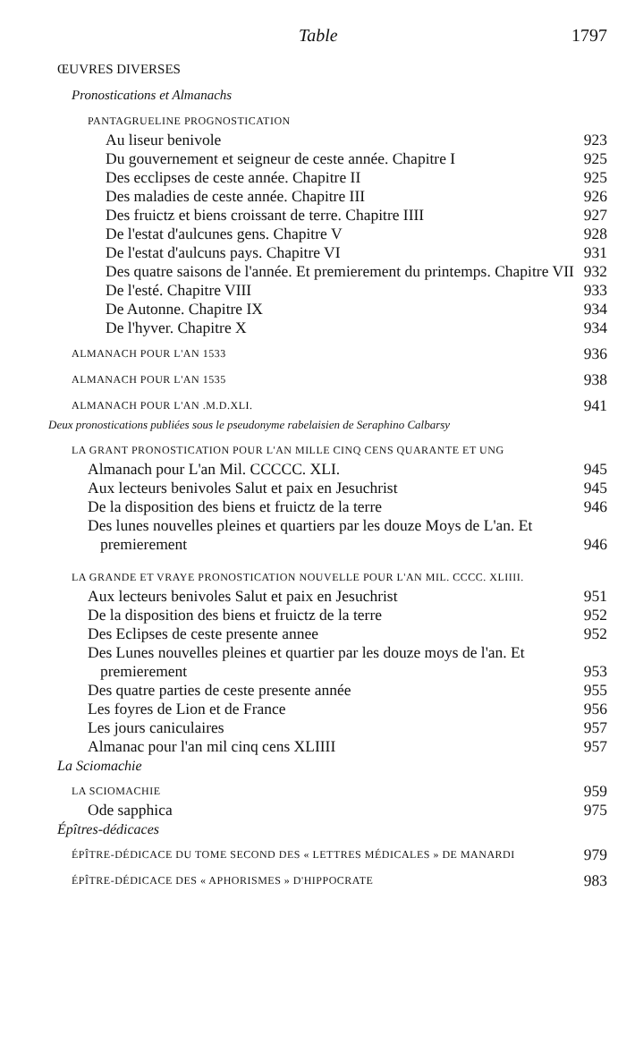Table 1797
ŒUVRES DIVERSES
Pronostications et Almanachs
PANTAGRUELINE PROGNOSTICATION
Au liseur benivole 923
Du gouvernement et seigneur de ceste année. Chapitre I 925
Des ecclipses de ceste année. Chapitre II 925
Des maladies de ceste année. Chapitre III 926
Des fruictz et biens croissant de terre. Chapitre IIII 927
De l'estat d'aulcunes gens. Chapitre V 928
De l'estat d'aulcuns pays. Chapitre VI 931
Des quatre saisons de l'année. Et premierement du printemps. Chapitre VII 932
De l'esté. Chapitre VIII 933
De Autonne. Chapitre IX 934
De l'hyver. Chapitre X 934
ALMANACH POUR L'AN 1533 936
ALMANACH POUR L'AN 1535 938
ALMANACH POUR L'AN .M.D.XLI. 941
Deux pronostications publiées sous le pseudonyme rabelaisien de Seraphino Calbarsy
LA GRANT PRONOSTICATION POUR L'AN MILLE CINQ CENS QUARANTE ET UNG
Almanach pour L'an Mil. CCCCC. XLI. 945
Aux lecteurs benivoles Salut et paix en Jesuchrist 945
De la disposition des biens et fruictz de la terre 946
Des lunes nouvelles pleines et quartiers par les douze Moys de L'an. Et premierement 946
LA GRANDE ET VRAYE PRONOSTICATION NOUVELLE POUR L'AN MIL. CCCC. XLIIII.
Aux lecteurs benivoles Salut et paix en Jesuchrist 951
De la disposition des biens et fruictz de la terre 952
Des Eclipses de ceste presente annee 952
Des Lunes nouvelles pleines et quartier par les douze moys de l'an. Et premierement 953
Des quatre parties de ceste presente année 955
Les foyres de Lion et de France 956
Les jours caniculaires 957
Almanac pour l'an mil cinq cens XLIIII 957
La Sciomachie
LA SCIOMACHIE 959
Ode sapphica 975
Épîtres-dédicaces
ÉPÎTRE-DÉDICACE DU TOME SECOND DES « LETTRES MÉDICALES » DE MANARDI 979
ÉPÎTRE-DÉDICACE DES « APHORISMES » D'HIPPOCRATE 983